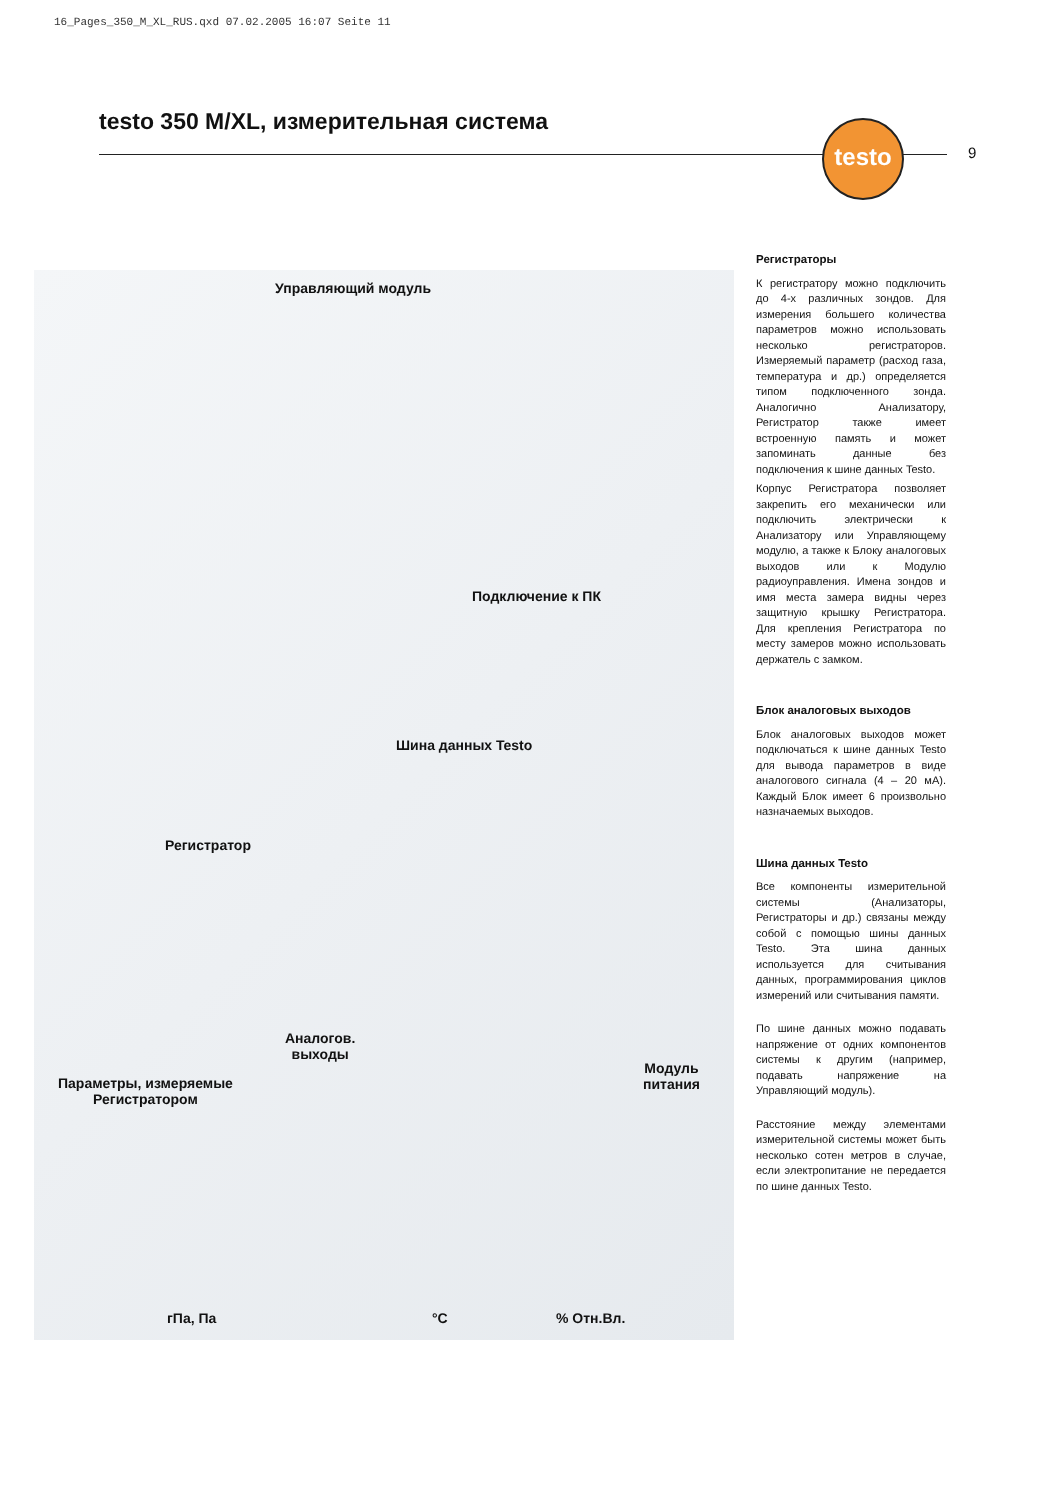16_Pages_350_M_XL_RUS.qxd 07.02.2005 16:07 Seite 11
testo 350 M/XL, измерительная система
testo
9
Управляющий модуль
Подключение к ПК
Шина данных Testo
Регистратор
Аналогов.
выходы
Параметры, измеряемые
Регистратором
Модуль
питания
гПа, Па °C % Отн.Вл.
Регистраторы
К регистратору можно подключить до 4-х различных зондов. Для измерения большего количества параметров можно использовать несколько регистраторов. Измеряемый параметр (расход газа, температура и др.) определяется типом подключенного зонда. Аналогично Анализатору, Регистратор также имеет встроенную память и может запоминать данные без подключения к шине данных Testo.
Корпус Регистратора позволяет закрепить его механически или подключить электрически к Анализатору или Управляющему модулю, а также к Блоку аналоговых выходов или к Модулю радиоуправления. Имена зондов и имя места замера видны через защитную крышку Регистратора. Для крепления Регистратора по месту замеров можно использовать держатель с замком.
Блок аналоговых выходов
Блок аналоговых выходов может подключаться к шине данных Testo для вывода параметров в виде аналогового сигнала (4 – 20 мА). Каждый Блок имеет 6 произвольно назначаемых выходов.
Шина данных Testo
Все компоненты измерительной системы (Анализаторы, Регистраторы и др.) связаны между собой с помощью шины данных Testo. Эта шина данных используется для считывания данных, программирования циклов измерений или считывания памяти.
По шине данных можно подавать напряжение от одних компонентов системы к другим (например, подавать напряжение на Управляющий модуль).
Расстояние между элементами измерительной системы может быть несколько сотен метров в случае, если электропитание не передается по шине данных Testo.